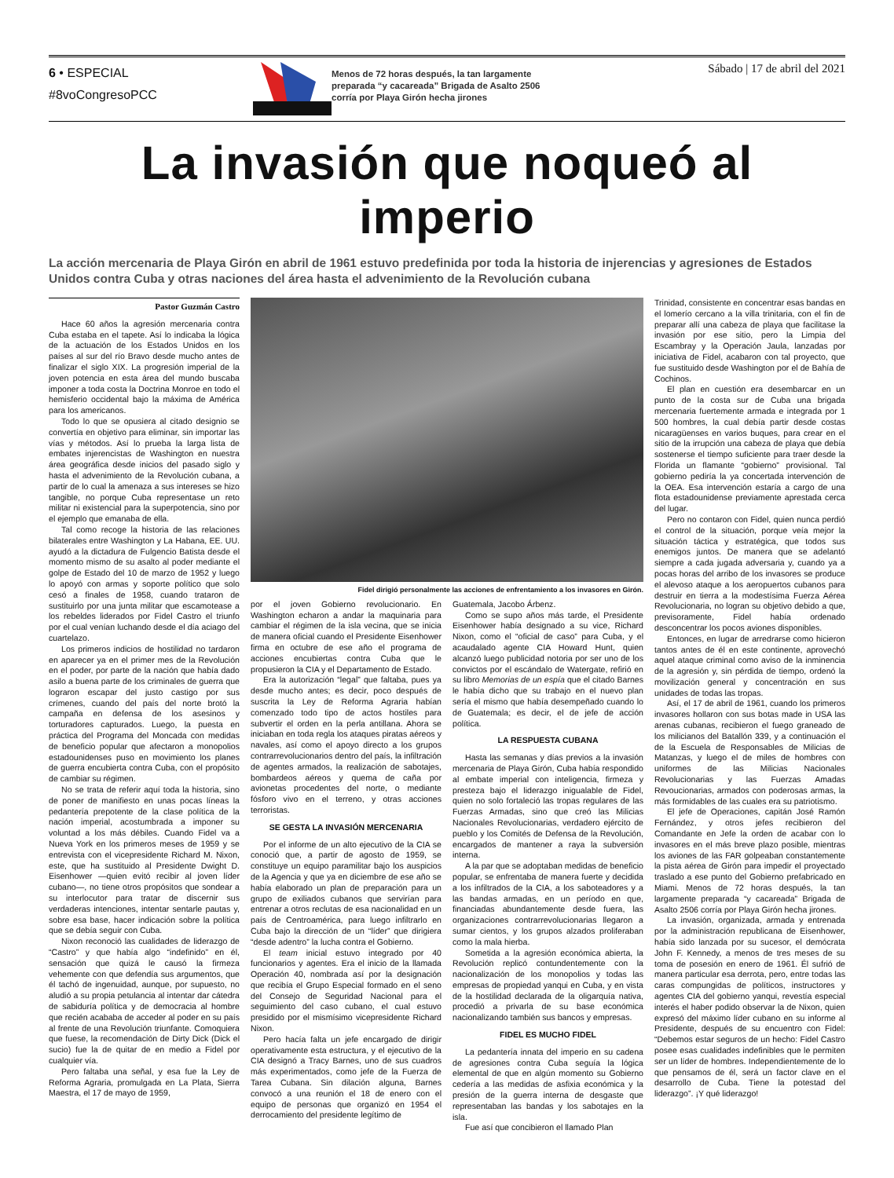6 • ESPECIAL
#8voCongresoPCC
Menos de 72 horas después, la tan largamente preparada “y cacareada” Brigada de Asalto 2506 corría por Playa Girón hecha jirones
Sábado | 17 de abril del 2021
La invasión que noqueó al imperio
La acción mercenaria de Playa Girón en abril de 1961 estuvo predefinida por toda la historia de injerencias y agresiones de Estados Unidos contra Cuba y otras naciones del área hasta el advenimiento de la Revolución cubana
Pastor Guzmán Castro
Hace 60 años la agresión mercenaria contra Cuba estaba en el tapete. Así lo indicaba la lógica de la actuación de los Estados Unidos en los países al sur del río Bravo desde mucho antes de finalizar el siglo XIX. La progresión imperial de la joven potencia en esta área del mundo buscaba imponer a toda costa la Doctrina Monroe en todo el hemisferio occidental bajo la máxima de América para los americanos.
Todo lo que se opusiera al citado designio se convertía en objetivo para eliminar, sin importar las vías y métodos. Así lo prueba la larga lista de embates injerencistas de Washington en nuestra área geográfica desde inicios del pasado siglo y hasta el advenimiento de la Revolución cubana, a partir de lo cual la amenaza a sus intereses se hizo tangible, no porque Cuba representase un reto militar ni existencial para la superpotencia, sino por el ejemplo que emanaba de ella.
Tal como recoge la historia de las relaciones bilaterales entre Washington y La Habana, EE. UU. ayudó a la dictadura de Fulgencio Batista desde el momento mismo de su asalto al poder mediante el golpe de Estado del 10 de marzo de 1952 y luego lo apoyó con armas y soporte político que solo cesó a finales de 1958, cuando trataron de sustituirlo por una junta militar que escamotease a los rebeldes liderados por Fidel Castro el triunfo por el cual venían luchando desde el día aciago del cuartelazo.
Los primeros indicios de hostilidad no tardaron en aparecer ya en el primer mes de la Revolución en el poder, por parte de la nación que había dado asilo a buena parte de los criminales de guerra que lograron escapar del justo castigo por sus crímenes, cuando del país del norte brotó la campaña en defensa de los asesinos y torturadores capturados. Luego, la puesta en práctica del Programa del Moncada con medidas de beneficio popular que afectaron a monopolios estadounidenses puso en movimiento los planes de guerra encubierta contra Cuba, con el propósito de cambiar su régimen.
No se trata de referir aquí toda la historia, sino de poner de manifiesto en unas pocas líneas la pedantería prepotente de la clase política de la nación imperial, acostumbrada a imponer su voluntad a los más débiles. Cuando Fidel va a Nueva York en los primeros meses de 1959 y se entrevista con el vicepresidente Richard M. Nixon, este, que ha sustituido al Presidente Dwight D. Eisenhower —quien evitó recibir al joven líder cubano—, no tiene otros propósitos que sondear a su interlocutor para tratar de discernir sus verdaderas intenciones, intentar sentarle pautas y, sobre esa base, hacer indicación sobre la política que se debía seguir con Cuba.
Nixon reconoció las cualidades de liderazgo de “Castro” y que había algo “indefinido” en él, sensación que quizá le causó la firmeza vehemente con que defendía sus argumentos, que él tachó de ingenuidad, aunque, por supuesto, no aludió a su propia petulancia al intentar dar cátedra de sabiduría política y de democracia al hombre que recién acababa de acceder al poder en su país al frente de una Revolución triunfante. Comoquiera que fuese, la recomendación de Dirty Dick (Dick el sucio) fue la de quitar de en medio a Fidel por cualquier vía.
Pero faltaba una señal, y esa fue la Ley de Reforma Agraria, promulgada en La Plata, Sierra Maestra, el 17 de mayo de 1959,
Fidel dirigió personalmente las acciones de enfrentamiento a los invasores en Girón.
por el joven Gobierno revolucionario. En Washington echaron a andar la maquinaria para cambiar el régimen de la isla vecina, que se inicia de manera oficial cuando el Presidente Eisenhower firma en octubre de ese año el programa de acciones encubiertas contra Cuba que le propusieron la CIA y el Departamento de Estado.
Era la autorización “legal” que faltaba, pues ya desde mucho antes; es decir, poco después de suscrita la Ley de Reforma Agraria habían comenzado todo tipo de actos hostiles para subvertir el orden en la perla antillana. Ahora se iniciaban en toda regla los ataques piratas aéreos y navales, así como el apoyo directo a los grupos contrarrevolucionarios dentro del país, la infiltración de agentes armados, la realización de sabotajes, bombardeos aéreos y quema de caña por avionetas procedentes del norte, o mediante fósforo vivo en el terreno, y otras acciones terroristas.
SE GESTA LA INVASIÓN MERCENARIA
Por el informe de un alto ejecutivo de la CIA se conoció que, a partir de agosto de 1959, se constituye un equipo paramilitar bajo los auspicios de la Agencia y que ya en diciembre de ese año se había elaborado un plan de preparación para un grupo de exiliados cubanos que servirían para entrenar a otros reclutas de esa nacionalidad en un país de Centroamérica, para luego infiltrarlo en Cuba bajo la dirección de un “líder” que dirigiera “desde adentro” la lucha contra el Gobierno.
El team inicial estuvo integrado por 40 funcionarios y agentes. Era el inicio de la llamada Operación 40, nombrada así por la designación que recibía el Grupo Especial formado en el seno del Consejo de Seguridad Nacional para el seguimiento del caso cubano, el cual estuvo presidido por el mismísimo vicepresidente Richard Nixon.
Pero hacía falta un jefe encargado de dirigir operativamente esta estructura, y el ejecutivo de la CIA designó a Tracy Barnes, uno de sus cuadros más experimentados, como jefe de la Fuerza de Tarea Cubana. Sin dilación alguna, Barnes convocó a una reunión el 18 de enero con el equipo de personas que organizó en 1954 el derrocamiento del presidente legítimo de
Guatemala, Jacobo Árbenz.
Como se supo años más tarde, el Presidente Eisenhower había designado a su vice, Richard Nixon, como el “oficial de caso” para Cuba, y el acaudalado agente CIA Howard Hunt, quien alcanzó luego publicidad notoria por ser uno de los convictos por el escándalo de Watergate, refirió en su libro Memorias de un espía que el citado Barnes le había dicho que su trabajo en el nuevo plan sería el mismo que había desempeñado cuando lo de Guatemala; es decir, el de jefe de acción política.
LA RESPUESTA CUBANA
Hasta las semanas y días previos a la invasión mercenaria de Playa Girón, Cuba había respondido al embate imperial con inteligencia, firmeza y presteza bajo el liderazgo inigualable de Fidel, quien no solo fortaleció las tropas regulares de las Fuerzas Armadas, sino que creó las Milicias Nacionales Revolucionarias, verdadero ejército de pueblo y los Comités de Defensa de la Revolución, encargados de mantener a raya la subversión interna.
A la par que se adoptaban medidas de beneficio popular, se enfrentaba de manera fuerte y decidida a los infiltrados de la CIA, a los saboteadores y a las bandas armadas, en un período en que, financiadas abundantemente desde fuera, las organizaciones contrarrevolucionarias llegaron a sumar cientos, y los grupos alzados proliferaban como la mala hierba.
Sometida a la agresión económica abierta, la Revolución replicó contundentemente con la nacionalización de los monopolios y todas las empresas de propiedad yanqui en Cuba, y en vista de la hostilidad declarada de la oligarquía nativa, procedió a privarla de su base económica nacionalizando también sus bancos y empresas.
FIDEL ES MUCHO FIDEL
La pedantería innata del imperio en su cadena de agresiones contra Cuba seguía la lógica elemental de que en algún momento su Gobierno cedería a las medidas de asfixia económica y la presión de la guerra interna de desgaste que representaban las bandas y los sabotajes en la isla.
Fue así que concibieron el llamado Plan
Trinidad, consistente en concentrar esas bandas en el lomerío cercano a la villa trinitaria, con el fin de preparar allí una cabeza de playa que facilitase la invasión por ese sitio, pero la Limpia del Escambray y la Operación Jaula, lanzadas por iniciativa de Fidel, acabaron con tal proyecto, que fue sustituido desde Washington por el de Bahía de Cochinos.
El plan en cuestión era desembarcar en un punto de la costa sur de Cuba una brigada mercenaria fuertemente armada e integrada por 1 500 hombres, la cual debía partir desde costas nicaragüenses en varios buques, para crear en el sitio de la irrupción una cabeza de playa que debía sostenerse el tiempo suficiente para traer desde la Florida un flamante “gobierno” provisional. Tal gobierno pediría la ya concertada intervención de la OEA. Esa intervención estaría a cargo de una flota estadounidense previamente aprestada cerca del lugar.
Pero no contaron con Fidel, quien nunca perdió el control de la situación, porque veía mejor la situación táctica y estratégica, que todos sus enemigos juntos. De manera que se adelantó siempre a cada jugada adversaria y, cuando ya a pocas horas del arribo de los invasores se produce el alevoso ataque a los aeropuertos cubanos para destruir en tierra a la modestísima Fuerza Aérea Revolucionaria, no logran su objetivo debido a que, previsoramente, Fidel había ordenado desconcentrar los pocos aviones disponibles.
Entonces, en lugar de arredrarse como hicieron tantos antes de él en este continente, aprovechó aquel ataque criminal como aviso de la inminencia de la agresión y, sin pérdida de tiempo, ordenó la movilización general y concentración en sus unidades de todas las tropas.
Así, el 17 de abril de 1961, cuando los primeros invasores hollaron con sus botas made in USA las arenas cubanas, recibieron el fuego graneado de los milicianos del Batallón 339, y a continuación el de la Escuela de Responsables de Milicias de Matanzas, y luego el de miles de hombres con uniformes de las Milicias Nacionales Revolucionarias y las Fuerzas Amadas Revoucionarias, armados con poderosas armas, la más formidables de las cuales era su patriotismo.
El jefe de Operaciones, capitán José Ramón Fernández, y otros jefes recibieron del Comandante en Jefe la orden de acabar con lo invasores en el más breve plazo posible, mientras los aviones de las FAR golpeaban constantemente la pista aérea de Girón para impedir el proyectado traslado a ese punto del Gobierno prefabricado en Miami. Menos de 72 horas después, la tan largamente preparada “y cacareada” Brigada de Asalto 2506 corría por Playa Girón hecha jirones.
La invasión, organizada, armada y entrenada por la administración republicana de Eisenhower, había sido lanzada por su sucesor, el demócrata John F. Kennedy, a menos de tres meses de su toma de posesión en enero de 1961. Él sufrió de manera particular esa derrota, pero, entre todas las caras compungidas de políticos, instructores y agentes CIA del gobierno yanqui, revestía especial interés el haber podido observar la de Nixon, quien expresó del máximo líder cubano en su informe al Presidente, después de su encuentro con Fidel: “Debemos estar seguros de un hecho: Fidel Castro posee esas cualidades indefinibles que le permiten ser un líder de hombres. Independientemente de lo que pensamos de él, será un factor clave en el desarrollo de Cuba. Tiene la potestad del liderazgo”. ¡Y qué liderazgo!